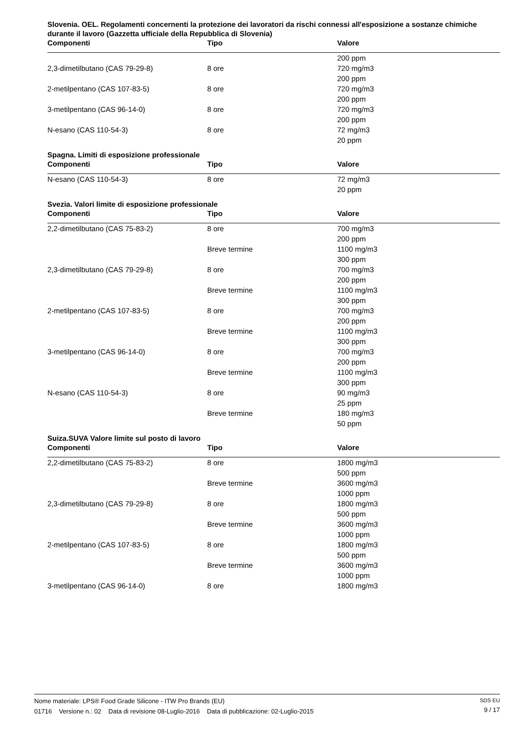Slovenia. OEL. Regolamenti concernenti la protezione dei lavoratori da rischi connessi all'esposizione a sostanze chimiche durante il lavoro (Gazzetta ufficiale della Repubblica di Slovenia)
| Componenti | Tipo | Valore |
| --- | --- | --- |
| | | 200 ppm |
| 2,3-dimetilbutano (CAS 79-29-8) | 8 ore | 720 mg/m3 |
| | | 200 ppm |
| 2-metilpentano (CAS 107-83-5) | 8 ore | 720 mg/m3 |
| | | 200 ppm |
| 3-metilpentano (CAS 96-14-0) | 8 ore | 720 mg/m3 |
| | | 200 ppm |
| N-esano (CAS 110-54-3) | 8 ore | 72 mg/m3 |
| | | 20 ppm |
Spagna. Limiti di esposizione professionale
| Componenti | Tipo | Valore |
| --- | --- | --- |
| N-esano (CAS 110-54-3) | 8 ore | 72 mg/m3 |
| | | 20 ppm |
Svezia. Valori limite di esposizione professionale
| Componenti | Tipo | Valore |
| --- | --- | --- |
| 2,2-dimetilbutano (CAS 75-83-2) | 8 ore | 700 mg/m3 |
| | | 200 ppm |
| | Breve termine | 1100 mg/m3 |
| | | 300 ppm |
| 2,3-dimetilbutano (CAS 79-29-8) | 8 ore | 700 mg/m3 |
| | | 200 ppm |
| | Breve termine | 1100 mg/m3 |
| | | 300 ppm |
| 2-metilpentano (CAS 107-83-5) | 8 ore | 700 mg/m3 |
| | | 200 ppm |
| | Breve termine | 1100 mg/m3 |
| | | 300 ppm |
| 3-metilpentano (CAS 96-14-0) | 8 ore | 700 mg/m3 |
| | | 200 ppm |
| | Breve termine | 1100 mg/m3 |
| | | 300 ppm |
| N-esano (CAS 110-54-3) | 8 ore | 90 mg/m3 |
| | | 25 ppm |
| | Breve termine | 180 mg/m3 |
| | | 50 ppm |
Suiza.SUVA Valore limite sul posto di lavoro
| Componenti | Tipo | Valore |
| --- | --- | --- |
| 2,2-dimetilbutano (CAS 75-83-2) | 8 ore | 1800 mg/m3 |
| | | 500 ppm |
| | Breve termine | 3600 mg/m3 |
| | | 1000 ppm |
| 2,3-dimetilbutano (CAS 79-29-8) | 8 ore | 1800 mg/m3 |
| | | 500 ppm |
| | Breve termine | 3600 mg/m3 |
| | | 1000 ppm |
| 2-metilpentano (CAS 107-83-5) | 8 ore | 1800 mg/m3 |
| | | 500 ppm |
| | Breve termine | 3600 mg/m3 |
| | | 1000 ppm |
| 3-metilpentano (CAS 96-14-0) | 8 ore | 1800 mg/m3 |
Nome materiale: LPS® Food Grade Silicone - ITW Pro Brands (EU)
01716 Versione n.: 02 Data di revisione 08-Luglio-2016 Data di pubblicazione: 02-Luglio-2015
SDS EU
9 / 17